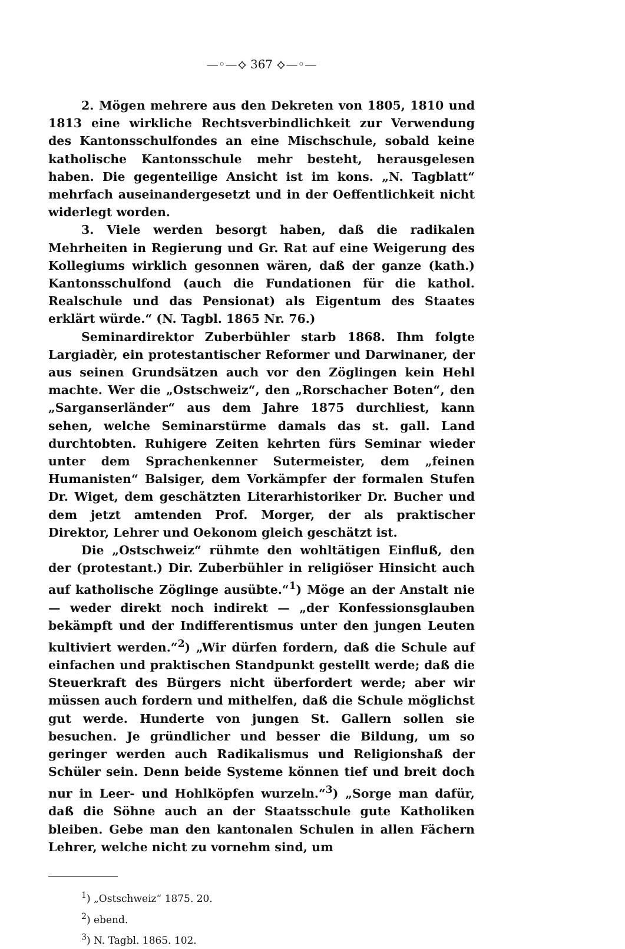—◦—⟡ 367 ⟡—◦—
2. Mögen mehrere aus den Dekreten von 1805, 1810 und 1813 eine wirkliche Rechtsverbindlichkeit zur Verwendung des Kantonsschulfondes an eine Mischschule, sobald keine katholische Kantonsschule mehr besteht, herausgelesen haben. Die gegenteilige Ansicht ist im kons. „N. Tagblatt“ mehrfach auseinandergesetzt und in der Oeffentlichkeit nicht widerlegt worden.
3. Viele werden besorgt haben, daß die radikalen Mehrheiten in Regierung und Gr. Rat auf eine Weigerung des Kollegiums wirklich gesonnen wären, daß der ganze (kath.) Kantonsschulfond (auch die Fundationen für die kathol. Realschule und das Pensionat) als Eigentum des Staates erklärt würde.“ (N. Tagbl. 1865 Nr. 76.)
Seminardirektor Zuberbühler starb 1868. Ihm folgte Largiadèr, ein protestantischer Reformer und Darwinaner, der aus seinen Grundsätzen auch vor den Zöglingen kein Hehl machte. Wer die „Ostschweiz“, den „Rorschacher Boten“, den „Sarganserländer“ aus dem Jahre 1875 durchliest, kann sehen, welche Seminarstürme damals das st. gall. Land durchtobten. Ruhigere Zeiten kehrten fürs Seminar wieder unter dem Sprachenkenner Sutermeister, dem „feinen Humanisten“ Balsiger, dem Vorkämpfer der formalen Stufen Dr. Wiget, dem geschätzten Literarhistoriker Dr. Bucher und dem jetzt amtenden Prof. Morger, der als praktischer Direktor, Lehrer und Oekonom gleich geschätzt ist.
Die „Ostschweiz“ rühmte den wohltätigen Einfluß, den der (protestant.) Dir. Zuberbühler in religiöser Hinsicht auch auf katholische Zöglinge ausübte.“<sup>1</sup>) Möge an der Anstalt nie — weder direkt noch indirekt — „der Konfessionsglauben bekämpft und der Indifferentismus unter den jungen Leuten kultiviert werden.“<sup>2</sup>) „Wir dürfen fordern, daß die Schule auf einfachen und praktischen Standpunkt gestellt werde; daß die Steuerkraft des Bürgers nicht überfordert werde; aber wir müssen auch fordern und mithelfen, daß die Schule möglichst gut werde. Hunderte von jungen St. Gallern sollen sie besuchen. Je gründlicher und besser die Bildung, um so geringer werden auch Radikalismus und Religionshaß der Schüler sein. Denn beide Systeme können tief und breit doch nur in Leer- und Hohlköpfen wurzeln.“<sup>3</sup>) „Sorge man dafür, daß die Söhne auch an der Staatsschule gute Katholiken bleiben. Gebe man den kantonalen Schulen in allen Fächern Lehrer, welche nicht zu vornehm sind, um
<sup>1</sup>) „Ostschweiz“ 1875. 20.
<sup>2</sup>) ebend.
<sup>3</sup>) N. Tagbl. 1865. 102.